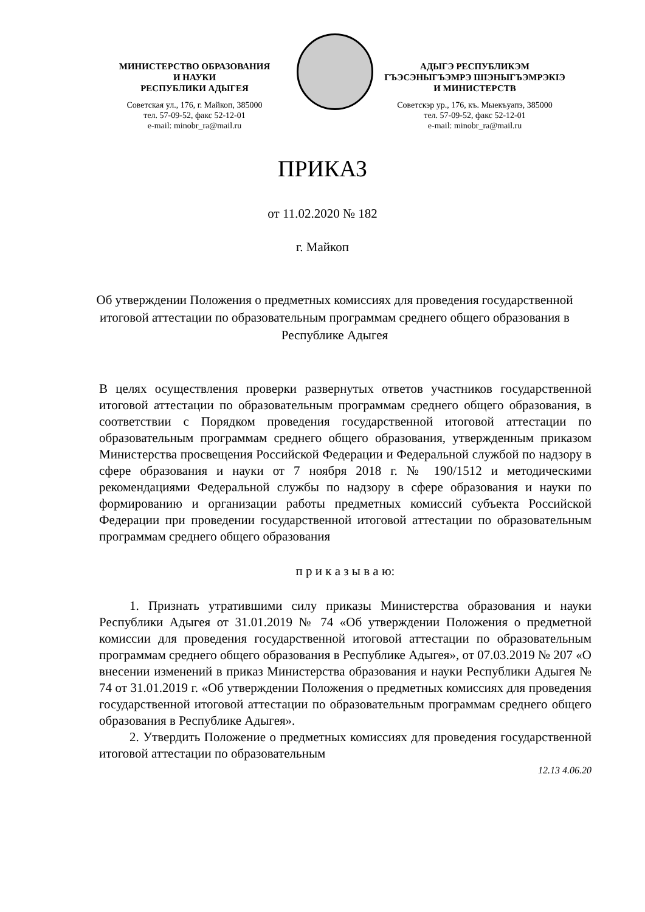МИНИСТЕРСТВО ОБРАЗОВАНИЯ
И НАУКИ
РЕСПУБЛИКИ АДЫГЕЯ
Советская ул., 176, г. Майкоп, 385000
тел. 57-09-52, факс 52-12-01
e-mail: minobr_ra@mail.ru
АДЫГЭ РЕСПУБЛИКЭМ
ГЪЭСЭНЫГЪЭМРЭ ШIЭНЫГЪЭМРЭКIЭ
И МИНИСТЕРСТВ
Советскэр ур., 176, къ. Мыекъуапэ, 385000
тел. 57-09-52, факс 52-12-01
e-mail: minobr_ra@mail.ru
ПРИКАЗ
от 11.02.2020 № 182
г. Майкоп
Об утверждении Положения о предметных комиссиях для проведения государственной итоговой аттестации по образовательным программам среднего общего образования в Республике Адыгея
В целях осуществления проверки развернутых ответов участников государственной итоговой аттестации по образовательным программам среднего общего образования, в соответствии с Порядком проведения государственной итоговой аттестации по образовательным программам среднего общего образования, утвержденным приказом Министерства просвещения Российской Федерации и Федеральной службой по надзору в сфере образования и науки от 7 ноября 2018 г. № 190/1512 и методическими рекомендациями Федеральной службы по надзору в сфере образования и науки по формированию и организации работы предметных комиссий субъекта Российской Федерации при проведении государственной итоговой аттестации по образовательным программам среднего общего образования
п р и к а з ы в а ю:
1. Признать утратившими силу приказы Министерства образования и науки Республики Адыгея от 31.01.2019 № 74 «Об утверждении Положения о предметной комиссии для проведения государственной итоговой аттестации по образовательным программам среднего общего образования в Республике Адыгея», от 07.03.2019 № 207 «О внесении изменений в приказ Министерства образования и науки Республики Адыгея № 74 от 31.01.2019 г. «Об утверждении Положения о предметных комиссиях для проведения государственной итоговой аттестации по образовательным программам среднего общего образования в Республике Адыгея».
2. Утвердить Положение о предметных комиссиях для проведения государственной итоговой аттестации по образовательным
12.13 4.06.20